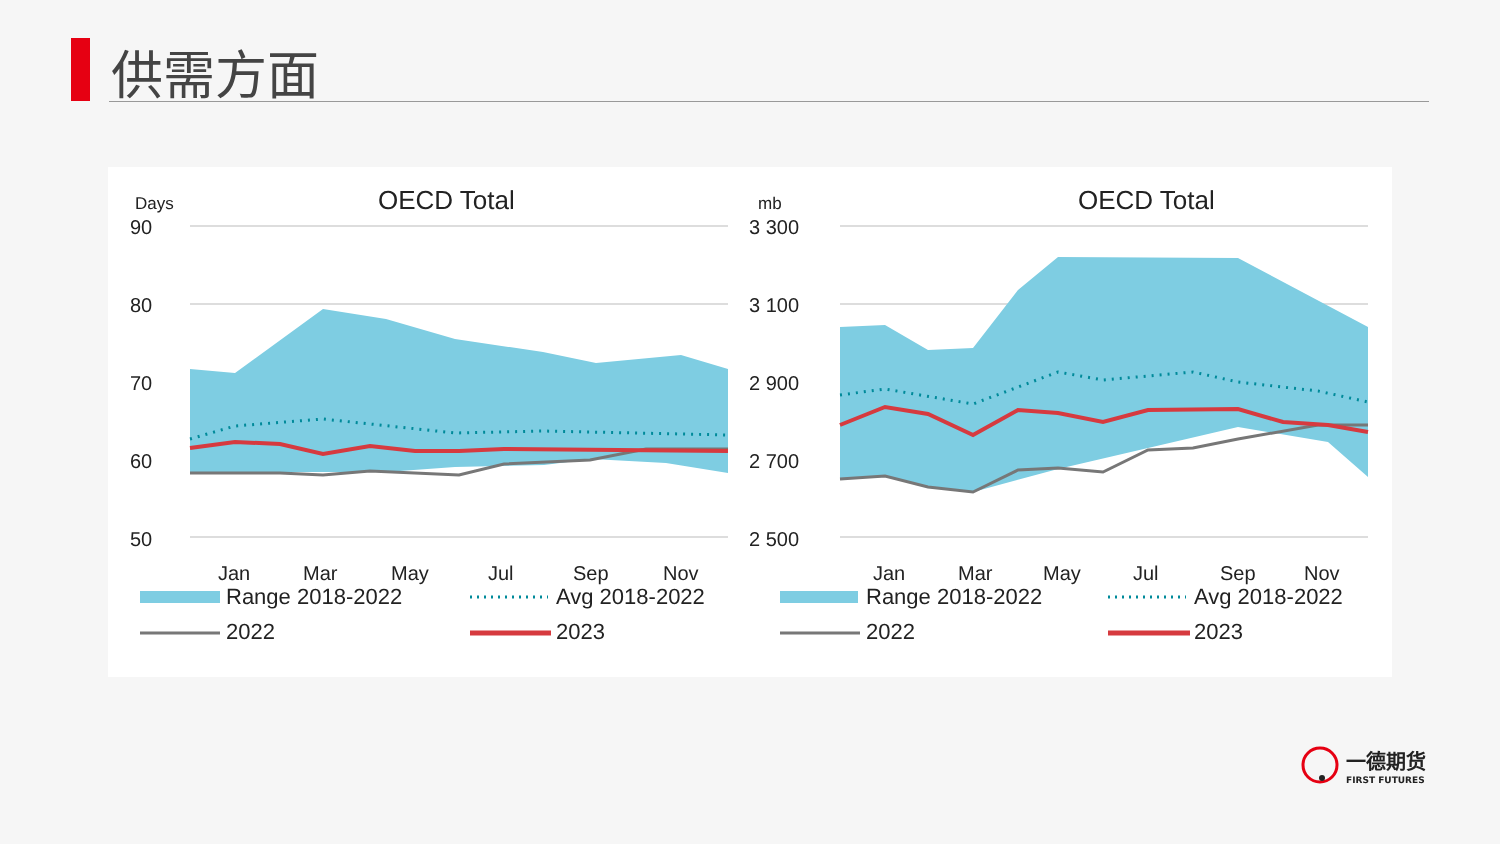供需方面
Days
OECD Total
90
80
70
60
50
Jan
Mar
May
Jul
Sep
Nov
mb
OECD Total
3 300
3 100
2 900
2 700
2 500
Jan
Mar
May
Jul
Sep
Nov
Range 2018-2022
Avg 2018-2022
2022
2023
Range 2018-2022
Avg 2018-2022
2022
2023
一德期货
FIRST FUTURES